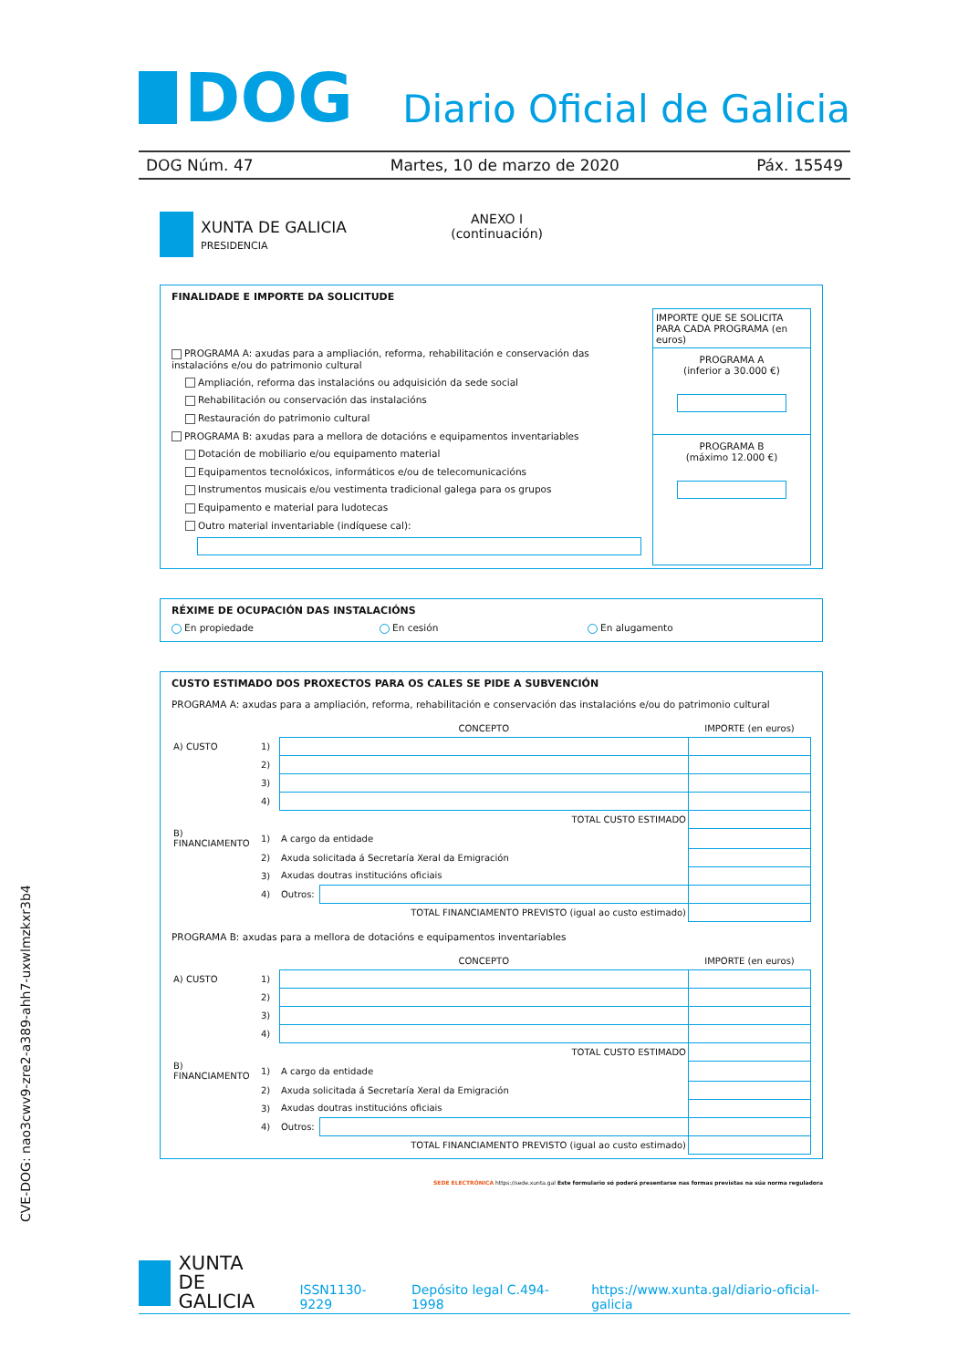DOG
Diario Oficial de Galicia
DOG Núm. 47 Martes, 10 de marzo de 2020 Páx. 15549
XUNTA DE GALICIA
PRESIDENCIA
ANEXO I
(continuación)
FINALIDADE E IMPORTE DA SOLICITUDE
PROGRAMA A: axudas para a ampliación, reforma, rehabilitación e conservación das instalacións e/ou do patrimonio cultural
Ampliación, reforma das instalacións ou adquisición da sede social
Rehabilitación ou conservación das instalacións
Restauración do patrimonio cultural
PROGRAMA B: axudas para a mellora de dotacións e equipamentos inventariables
Dotación de mobiliario e/ou equipamento material
Equipamentos tecnolóxicos, informáticos e/ou de telecomunicacións
Instrumentos musicais e/ou vestimenta tradicional galega para os grupos
Equipamento e material para ludotecas
Outro material inventariable (indíquese cal):
IMPORTE QUE SE SOLICITA PARA CADA PROGRAMA (en euros)
PROGRAMA A
(inferior a 30.000 €)
PROGRAMA B
(máximo 12.000 €)
RÉXIME DE OCUPACIÓN DAS INSTALACIÓNS
En propiedade En cesión En alugamento
CUSTO ESTIMADO DOS PROXECTOS PARA OS CALES SE PIDE A SUBVENCIÓN
PROGRAMA A: axudas para a ampliación, reforma, rehabilitación e conservación das instalacións e/ou do patrimonio cultural
| | | CONCEPTO | | IMPORTE (en euros) |
| A) CUSTO | 1) | | | |
| | 2) | | | |
| | 3) | | | |
| | 4) | | | |
| TOTAL CUSTO ESTIMADO | | | | |
| B) FINANCIAMENTO | 1) | A cargo da entidade | | |
| | 2) | Axuda solicitada á Secretaría Xeral da Emigración | | |
| | 3) | Axudas doutras institucións oficiais | | |
| | 4) | Outros: | | |
| TOTAL FINANCIAMENTO PREVISTO (igual ao custo estimado) | | | | |
PROGRAMA B: axudas para a mellora de dotacións e equipamentos inventariables
| | | CONCEPTO | | IMPORTE (en euros) |
| A) CUSTO | 1) | | | |
| | 2) | | | |
| | 3) | | | |
| | 4) | | | |
| TOTAL CUSTO ESTIMADO | | | | |
| B) FINANCIAMENTO | 1) | A cargo da entidade | | |
| | 2) | Axuda solicitada á Secretaría Xeral da Emigración | | |
| | 3) | Axudas doutras institucións oficiais | | |
| | 4) | Outros: | | |
| TOTAL FINANCIAMENTO PREVISTO (igual ao custo estimado) | | | | |
SEDE ELECTRÓNICA https://sede.xunta.gal Este formulario só poderá presentarse nas formas previstas na súa norma reguladora
CVE-DOG: nao3cwv9-zre2-a389-ahh7-uxwlmzkxr3b4
XUNTA
DE GALICIA
ISSN1130-9229 Depósito legal C.494-1998 https://www.xunta.gal/diario-oficial-galicia